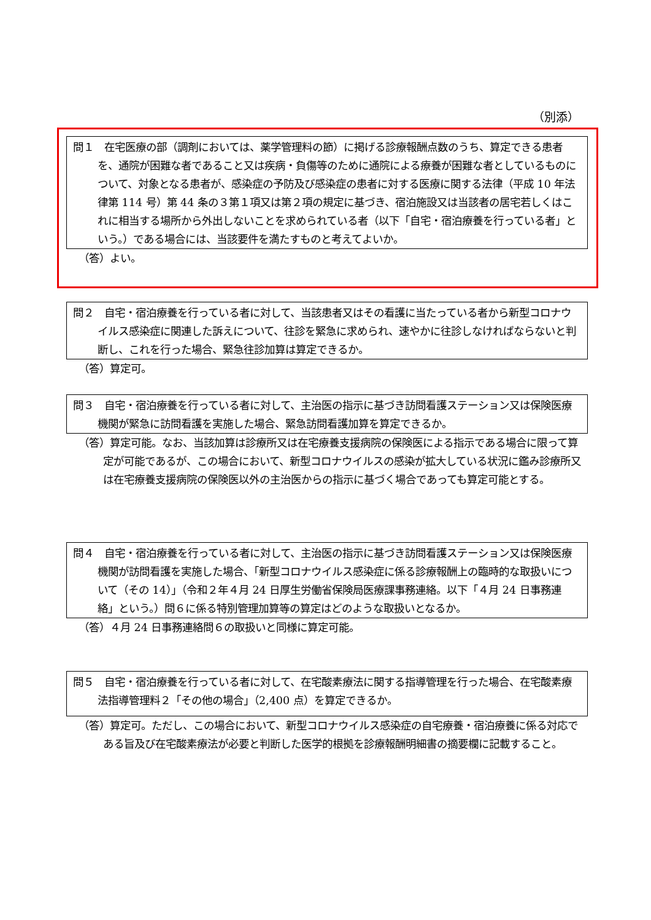（別添）
問１　在宅医療の部（調剤においては、薬学管理料の節）に掲げる診療報酬点数のうち、算定できる患者を、通院が困難な者であること又は疾病・負傷等のために通院による療養が困難な者としているものについて、対象となる患者が、感染症の予防及び感染症の患者に対する医療に関する法律（平成 10 年法律第 114 号）第 44 条の３第１項又は第２項の規定に基づき、宿泊施設又は当該者の居宅若しくはこれに相当する場所から外出しないことを求められている者（以下「自宅・宿泊療養を行っている者」という。）である場合には、当該要件を満たすものと考えてよいか。
（答）よい。
問２　自宅・宿泊療養を行っている者に対して、当該患者又はその看護に当たっている者から新型コロナウイルス感染症に関連した訴えについて、往診を緊急に求められ、速やかに往診しなければならないと判断し、これを行った場合、緊急往診加算は算定できるか。
（答）算定可。
問３　自宅・宿泊療養を行っている者に対して、主治医の指示に基づき訪問看護ステーション又は保険医療機関が緊急に訪問看護を実施した場合、緊急訪問看護加算を算定できるか。
（答）算定可能。なお、当該加算は診療所又は在宅療養支援病院の保険医による指示である場合に限って算定が可能であるが、この場合において、新型コロナウイルスの感染が拡大している状況に鑑み診療所又は在宅療養支援病院の保険医以外の主治医からの指示に基づく場合であっても算定可能とする。
問４　自宅・宿泊療養を行っている者に対して、主治医の指示に基づき訪問看護ステーション又は保険医療機関が訪問看護を実施した場合、「新型コロナウイルス感染症に係る診療報酬上の臨時的な取扱いについて（その 14）」（令和２年４月 24 日厚生労働省保険局医療課事務連絡。以下「４月 24 日事務連絡」という。）問６に係る特別管理加算等の算定はどのような取扱いとなるか。
（答）４月 24 日事務連絡問６の取扱いと同様に算定可能。
問５　自宅・宿泊療養を行っている者に対して、在宅酸素療法に関する指導管理を行った場合、在宅酸素療法指導管理料２「その他の場合」（2,400 点）を算定できるか。
（答）算定可。ただし、この場合において、新型コロナウイルス感染症の自宅療養・宿泊療養に係る対応である旨及び在宅酸素療法が必要と判断した医学的根拠を診療報酬明細書の摘要欄に記載すること。